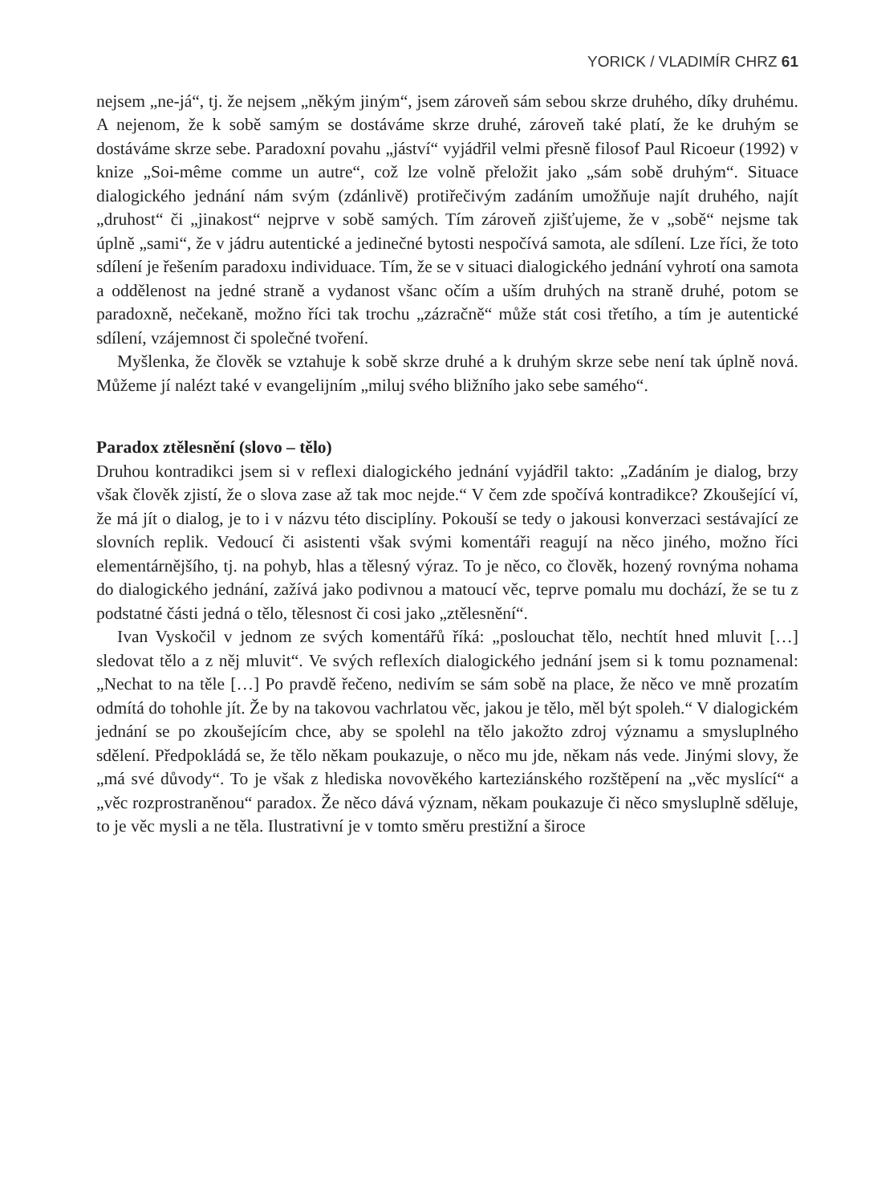YORICK / VLADIMÍR CHRZ 61
nejsem „ne-já“, tj. že nejsem „někým jiným“, jsem zároveň sám sebou skrze druhého, díky druhému. A nejenom, že k sobě samým se dostáváme skrze druhé, zároveň také platí, že ke druhým se dostáváme skrze sebe. Paradoxní povahu „jáství“ vyjádřil velmi přesně filosof Paul Ricoeur (1992) v knize „Soi-même comme un autre“, což lze volně přeložit jako „sám sobě druhým“. Situace dialogického jednání nám svým (zdánlivě) protiřečivým zadáním umožňuje najít druhého, najít „druhost“ či „jinakost“ nejprve v sobě samých. Tím zároveň zjišťujeme, že v „sobě“ nejsme tak úplně „sami“, že v jádru autentické a jedinečné bytosti nespočívá samota, ale sdílení. Lze říci, že toto sdílení je řešením paradoxu individuace. Tím, že se v situaci dialogického jednání vyhrotí ona samota a oddělenost na jedné straně a vydanost všanc očím a uším druhých na straně druhé, potom se paradoxně, nečekaně, možno říci tak trochu „zázračně“ může stát cosi třetího, a tím je autentické sdílení, vzájemnost či společné tvoření.
Myšlenka, že člověk se vztahuje k sobě skrze druhé a k druhým skrze sebe není tak úplně nová. Můžeme jí nalézt také v evangelijním „miluj svého bližního jako sebe samého“.
Paradox ztělesnění (slovo – tělo)
Druhou kontradikci jsem si v reflexi dialogického jednání vyjádřil takto: „Zadáním je dialog, brzy však člověk zjistí, že o slova zase až tak moc nejde.“ V čem zde spočívá kontradikce? Zkoušející ví, že má jít o dialog, je to i v názvu této disciplíny. Pokouší se tedy o jakousi konverzaci sestávající ze slovních replik. Vedoucí či asistenti však svými komentáři reagují na něco jiného, možno říci elementárnějšího, tj. na pohyb, hlas a tělesný výraz. To je něco, co člověk, hozený rovnýma nohama do dialogického jednání, zažívá jako podivnou a matoucí věc, teprve pomalu mu dochází, že se tu z podstatné části jedná o tělo, tělesnost či cosi jako „ztělesnění“.
Ivan Vyskočil v jednom ze svých komentářů říká: „poslouchat tělo, nechtít hned mluvit […] sledovat tělo a z něj mluvit“. Ve svých reflexích dialogického jednání jsem si k tomu poznamenal: „Nechat to na těle […] Po pravdě řečeno, nedivím se sám sobě na place, že něco ve mně prozatím odmítá do tohohle jít. Že by na takovou vachrlatou věc, jakou je tělo, měl být spoleh.“ V dialogickém jednání se po zkoušejícím chce, aby se spolehl na tělo jakožto zdroj významu a smysluplného sdělení. Předpokládá se, že tělo někam poukazuje, o něco mu jde, někam nás vede. Jinými slovy, že „má své důvody“. To je však z hlediska novověkého karteziánského rozštěpení na „věc myslící“ a „věc rozprostraněnou“ paradox. Že něco dává význam, někam poukazuje či něco smysluplně sděluje, to je věc mysli a ne těla. Ilustrativní je v tomto směru prestižní a široce